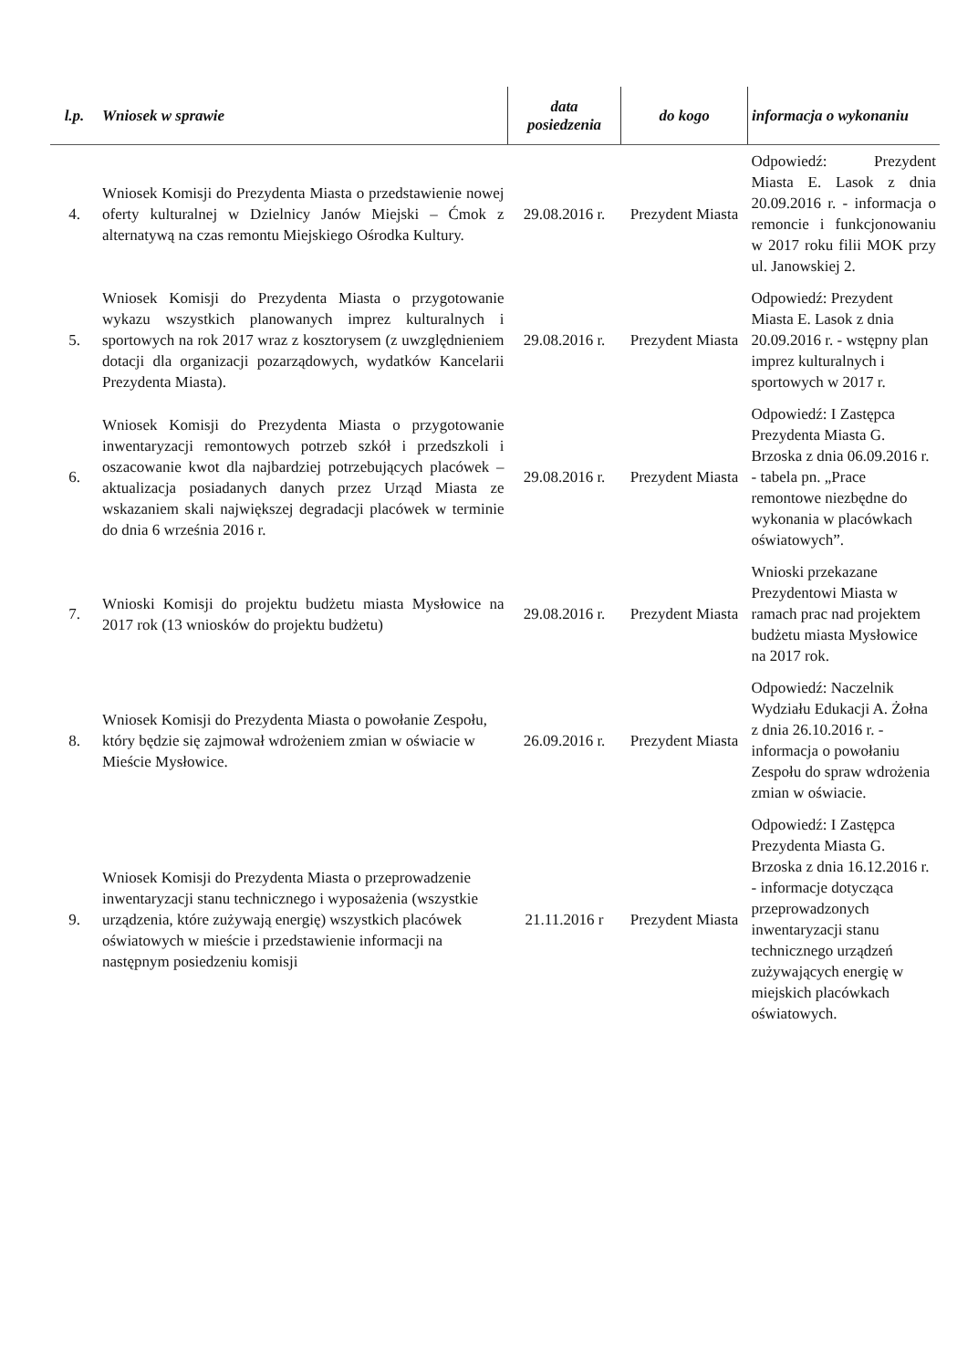| l.p. | Wniosek w sprawie | data posiedzenia | do kogo | informacja o wykonaniu |
| --- | --- | --- | --- | --- |
| 4. | Wniosek Komisji do Prezydenta Miasta o przedstawienie nowej oferty kulturalnej w Dzielnicy Janów Miejski – Ćmok z alternatywą na czas remontu Miejskiego Ośrodka Kultury. | 29.08.2016 r. | Prezydent Miasta | Odpowiedź: Prezydent Miasta E. Lasok z dnia 20.09.2016 r. - informacja o remoncie i funkcjonowaniu w 2017 roku filii MOK przy ul. Janowskiej 2. |
| 5. | Wniosek Komisji do Prezydenta Miasta o przygotowanie wykazu wszystkich planowanych imprez kulturalnych i sportowych na rok 2017 wraz z kosztorysem (z uwzględnieniem dotacji dla organizacji pozarządowych, wydatków Kancelarii Prezydenta Miasta). | 29.08.2016 r. | Prezydent Miasta | Odpowiedź: Prezydent Miasta E. Lasok z dnia 20.09.2016 r. - wstępny plan imprez kulturalnych i sportowych w 2017 r. |
| 6. | Wniosek Komisji do Prezydenta Miasta o przygotowanie inwentaryzacji remontowych potrzeb szkół i przedszkoli i oszacowanie kwot dla najbardziej potrzebujących placówek – aktualizacja posiadanych danych przez Urząd Miasta ze wskazaniem skali największej degradacji placówek w terminie do dnia 6 września 2016 r. | 29.08.2016 r. | Prezydent Miasta | Odpowiedź: I Zastępca Prezydenta Miasta G. Brzoska z dnia 06.09.2016 r. - tabela pn. „Prace remontowe niezbędne do wykonania w placówkach oświatowych”. |
| 7. | Wnioski Komisji do projektu budżetu miasta Mysłowice na 2017 rok (13 wniosków do projektu budżetu) | 29.08.2016 r. | Prezydent Miasta | Wnioski przekazane Prezydentowi Miasta w ramach prac nad projektem budżetu miasta Mysłowice na 2017 rok. |
| 8. | Wniosek Komisji do Prezydenta Miasta o powołanie Zespołu, który będzie się zajmował wdrożeniem zmian w oświacie w Mieście Mysłowice. | 26.09.2016 r. | Prezydent Miasta | Odpowiedź: Naczelnik Wydziału Edukacji A. Żołna z dnia 26.10.2016 r. - informacja o powołaniu Zespołu do spraw wdrożenia zmian w oświacie. |
| 9. | Wniosek Komisji do Prezydenta Miasta o przeprowadzenie inwentaryzacji stanu technicznego i wyposażenia (wszystkie urządzenia, które zużywają energię) wszystkich placówek oświatowych w mieście i przedstawienie informacji na następnym posiedzeniu komisji | 21.11.2016 r | Prezydent Miasta | Odpowiedź: I Zastępca Prezydenta Miasta G. Brzoska z dnia 16.12.2016 r. - informacje dotycząca przeprowadzonych inwentaryzacji stanu technicznego urządzeń zużywających energię w miejskich placówkach oświatowych. |